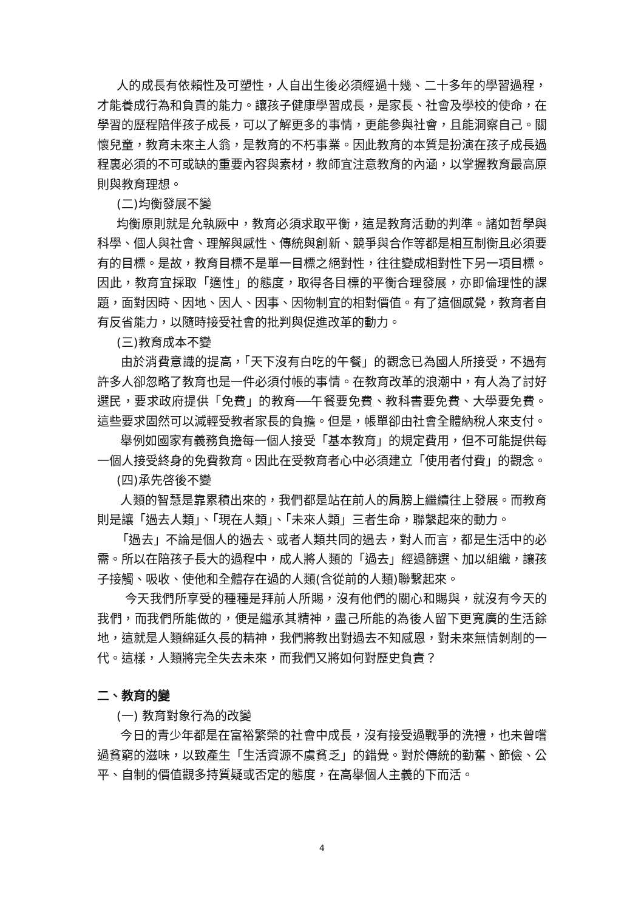人的成長有依賴性及可塑性，人自出生後必須經過十幾、二十多年的學習過程，才能養成行為和負責的能力。讓孩子健康學習成長，是家長、社會及學校的使命，在學習的歷程陪伴孩子成長，可以了解更多的事情，更能參與社會，且能洞察自己。關懷兒童，教育未來主人翁，是教育的不朽事業。因此教育的本質是扮演在孩子成長過程裏必須的不可或缺的重要內容與素材，教師宜注意教育的內涵，以掌握教育最高原則與教育理想。
(二)均衡發展不變
均衡原則就是允執厥中，教育必須求取平衡，這是教育活動的判準。諸如哲學與科學、個人與社會、理解與感性、傳統與創新、競爭與合作等都是相互制衡且必須要有的目標。是故，教育目標不是單一目標之絕對性，往往變成相對性下另一項目標。因此，教育宜採取「適性」的態度，取得各目標的平衡合理發展，亦即倫理性的課題，面對因時、因地、因人、因事、因物制宜的相對價值。有了這個感覺，教育者自有反省能力，以隨時接受社會的批判與促進改革的動力。
(三)教育成本不變
由於消費意識的提高，「天下沒有白吃的午餐」的觀念已為國人所接受，不過有許多人卻忽略了教育也是一件必須付帳的事情。在教育改革的浪潮中，有人為了討好選民，要求政府提供「免費」的教育──午餐要免費、教科書要免費、大學要免費。這些要求固然可以減輕受教者家長的負擔。但是，帳單卻由社會全體納稅人來支付。
舉例如國家有義務負擔每一個人接受「基本教育」的規定費用，但不可能提供每一個人接受終身的免費教育。因此在受教育者心中必須建立「使用者付費」的觀念。
(四)承先啓後不變
人類的智慧是靠累積出來的，我們都是站在前人的肩膀上繼續往上發展。而教育則是讓「過去人類」、「現在人類」、「未來人類」三者生命，聯繫起來的動力。
「過去」不論是個人的過去、或者人類共同的過去，對人而言，都是生活中的必需。所以在陪孩子長大的過程中，成人將人類的「過去」經過篩選、加以組織，讓孩子接觸、吸收、使他和全體存在過的人類(含從前的人類)聯繫起來。
今天我們所享受的種種是拜前人所賜，沒有他們的關心和賜與，就沒有今天的我們，而我們所能做的，便是繼承其精神，盡己所能的為後人留下更寬廣的生活餘地，這就是人類綿延久長的精神，我們將教出對過去不知感恩，對未來無情剝削的一代。這樣，人類將完全失去未來，而我們又將如何對歷史負責？
二、教育的變
(一) 教育對象行為的改變
今日的青少年都是在富裕繁榮的社會中成長，沒有接受過戰爭的洗禮，也未曾嚐過貧窮的滋味，以致產生「生活資源不虞貧乏」的錯覺。對於傳統的勤奮、節儉、公平、自制的價值觀多持質疑或否定的態度，在高舉個人主義的下而活。
4